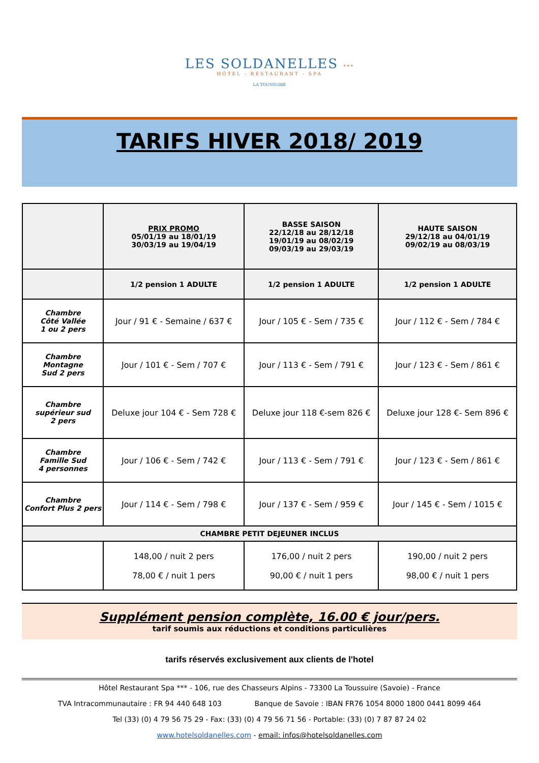LES SOLDANELLES ***
HÔTEL - RESTAURANT - SPA
LA TOUSSUIRE
TARIFS HIVER 2018/ 2019
| | PRIX PROMO 05/01/19 au 18/01/19 30/03/19 au 19/04/19 | BASSE SAISON 22/12/18 au 28/12/18 19/01/19 au 08/02/19 09/03/19 au 29/03/19 | HAUTE SAISON 29/12/18 au 04/01/19 09/02/19 au 08/03/19 |
| --- | --- | --- | --- |
| | 1/2 pension 1 ADULTE | 1/2 pension 1 ADULTE | 1/2 pension 1 ADULTE |
| Chambre Côté Vallée 1 ou 2 pers | Jour / 91 € - Semaine / 637 € | Jour / 105 € - Sem / 735 € | Jour / 112 € - Sem / 784 € |
| Chambre Montagne Sud 2 pers | Jour / 101 € - Sem / 707 € | Jour / 113 € - Sem / 791 € | Jour / 123 € - Sem / 861 € |
| Chambre supérieur sud 2 pers | Deluxe jour 104 € - Sem 728 € | Deluxe jour 118 €-sem 826 € | Deluxe jour 128 €- Sem 896 € |
| Chambre Famille Sud 4 personnes | Jour / 106 € - Sem / 742 € | Jour / 113 € - Sem / 791 € | Jour / 123 € - Sem / 861 € |
| Chambre Confort Plus 2 pers | Jour / 114 € - Sem / 798 € | Jour / 137 € - Sem / 959 € | Jour / 145 € - Sem / 1015 € |
| CHAMBRE PETIT DEJEUNER INCLUS | | | |
| | 148,00 / nuit 2 pers 78,00 € / nuit 1 pers | 176,00 / nuit 2 pers 90,00 € / nuit 1 pers | 190,00 / nuit 2 pers 98,00 € / nuit 1 pers |
Supplément pension complète, 16.00 € jour/pers.
tarif soumis aux réductions et conditions particulières
tarifs réservés exclusivement aux clients de l'hotel
Hôtel Restaurant Spa *** - 106, rue des Chasseurs Alpins - 73300 La Toussuire (Savoie) - France
TVA Intracommunautaire : FR 94 440 648 103 Banque de Savoie : IBAN FR76 1054 8000 1800 0441 8099 464
Tel (33) (0) 4 79 56 75 29 - Fax: (33) (0) 4 79 56 71 56 - Portable: (33) (0) 7 87 87 24 02
www.hotelsoldanelles.com - email: infos@hotelsoldanelles.com